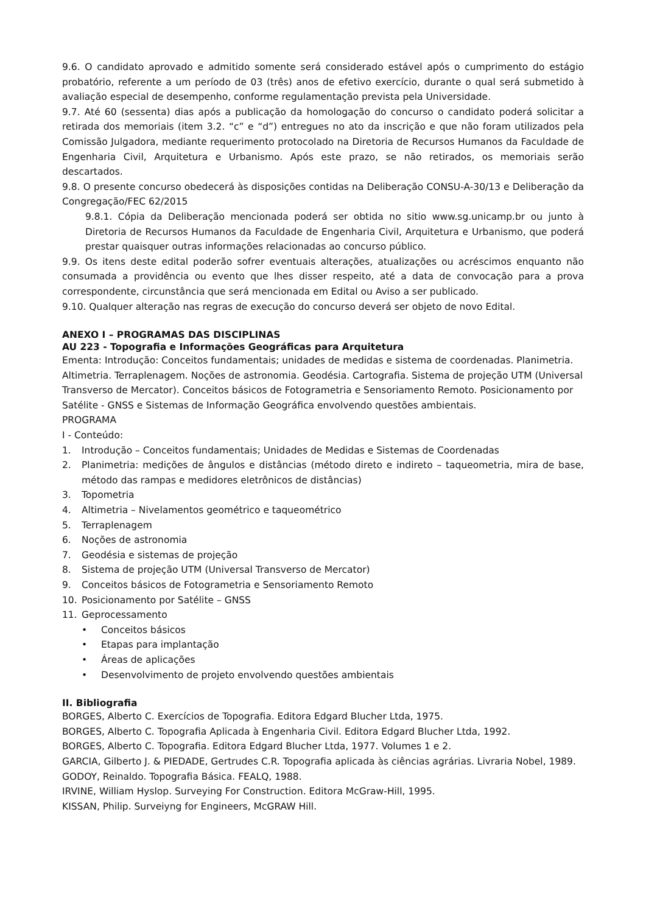9.6. O candidato aprovado e admitido somente será considerado estável após o cumprimento do estágio probatório, referente a um período de 03 (três) anos de efetivo exercício, durante o qual será submetido à avaliação especial de desempenho, conforme regulamentação prevista pela Universidade.
9.7. Até 60 (sessenta) dias após a publicação da homologação do concurso o candidato poderá solicitar a retirada dos memoriais (item 3.2. “c” e “d”) entregues no ato da inscrição e que não foram utilizados pela Comissão Julgadora, mediante requerimento protocolado na Diretoria de Recursos Humanos da Faculdade de Engenharia Civil, Arquitetura e Urbanismo. Após este prazo, se não retirados, os memoriais serão descartados.
9.8. O presente concurso obedecerá às disposições contidas na Deliberação CONSU-A-30/13 e Deliberação da Congregação/FEC 62/2015
9.8.1. Cópia da Deliberação mencionada poderá ser obtida no sitio www.sg.unicamp.br ou junto à Diretoria de Recursos Humanos da Faculdade de Engenharia Civil, Arquitetura e Urbanismo, que poderá prestar quaisquer outras informações relacionadas ao concurso público.
9.9. Os itens deste edital poderão sofrer eventuais alterações, atualizações ou acréscimos enquanto não consumada a providência ou evento que lhes disser respeito, até a data de convocação para a prova correspondente, circunstância que será mencionada em Edital ou Aviso a ser publicado.
9.10. Qualquer alteração nas regras de execução do concurso deverá ser objeto de novo Edital.
ANEXO I – PROGRAMAS DAS DISCIPLINAS
AU 223 - Topografia e Informações Geográficas para Arquitetura
Ementa: Introdução: Conceitos fundamentais; unidades de medidas e sistema de coordenadas. Planimetria. Altimetria. Terraplenagem. Noções de astronomia. Geodésia. Cartografia. Sistema de projeção UTM (Universal Transverso de Mercator). Conceitos básicos de Fotogrametria e Sensoriamento Remoto. Posicionamento por Satélite - GNSS e Sistemas de Informação Geográfica envolvendo questões ambientais.
PROGRAMA
I - Conteúdo:
1. Introdução – Conceitos fundamentais; Unidades de Medidas e Sistemas de Coordenadas
2. Planimetria: medições de ângulos e distâncias (método direto e indireto – taqueometria, mira de base, método das rampas e medidores eletrônicos de distâncias)
3. Topometria
4. Altimetria – Nivelamentos geométrico e taqueométrico
5. Terraplenagem
6. Noções de astronomia
7. Geodésia e sistemas de projeção
8. Sistema de projeção UTM (Universal Transverso de Mercator)
9. Conceitos básicos de Fotogrametria e Sensoriamento Remoto
10. Posicionamento por Satélite – GNSS
11. Geprocessamento
• Conceitos básicos
• Etapas para implantação
• Áreas de aplicações
• Desenvolvimento de projeto envolvendo questões ambientais
II. Bibliografia
BORGES, Alberto C. Exercícios de Topografia. Editora Edgard Blucher Ltda, 1975.
BORGES, Alberto C. Topografia Aplicada à Engenharia Civil. Editora Edgard Blucher Ltda, 1992.
BORGES, Alberto C. Topografia. Editora Edgard Blucher Ltda, 1977. Volumes 1 e 2.
GARCIA, Gilberto J. & PIEDADE, Gertrudes C.R. Topografia aplicada às ciências agrárias. Livraria Nobel, 1989.
GODOY, Reinaldo. Topografia Básica. FEALQ, 1988.
IRVINE, William Hyslop. Surveying For Construction. Editora McGraw-Hill, 1995.
KISSAN, Philip. Surveiyng for Engineers, McGRAW Hill.